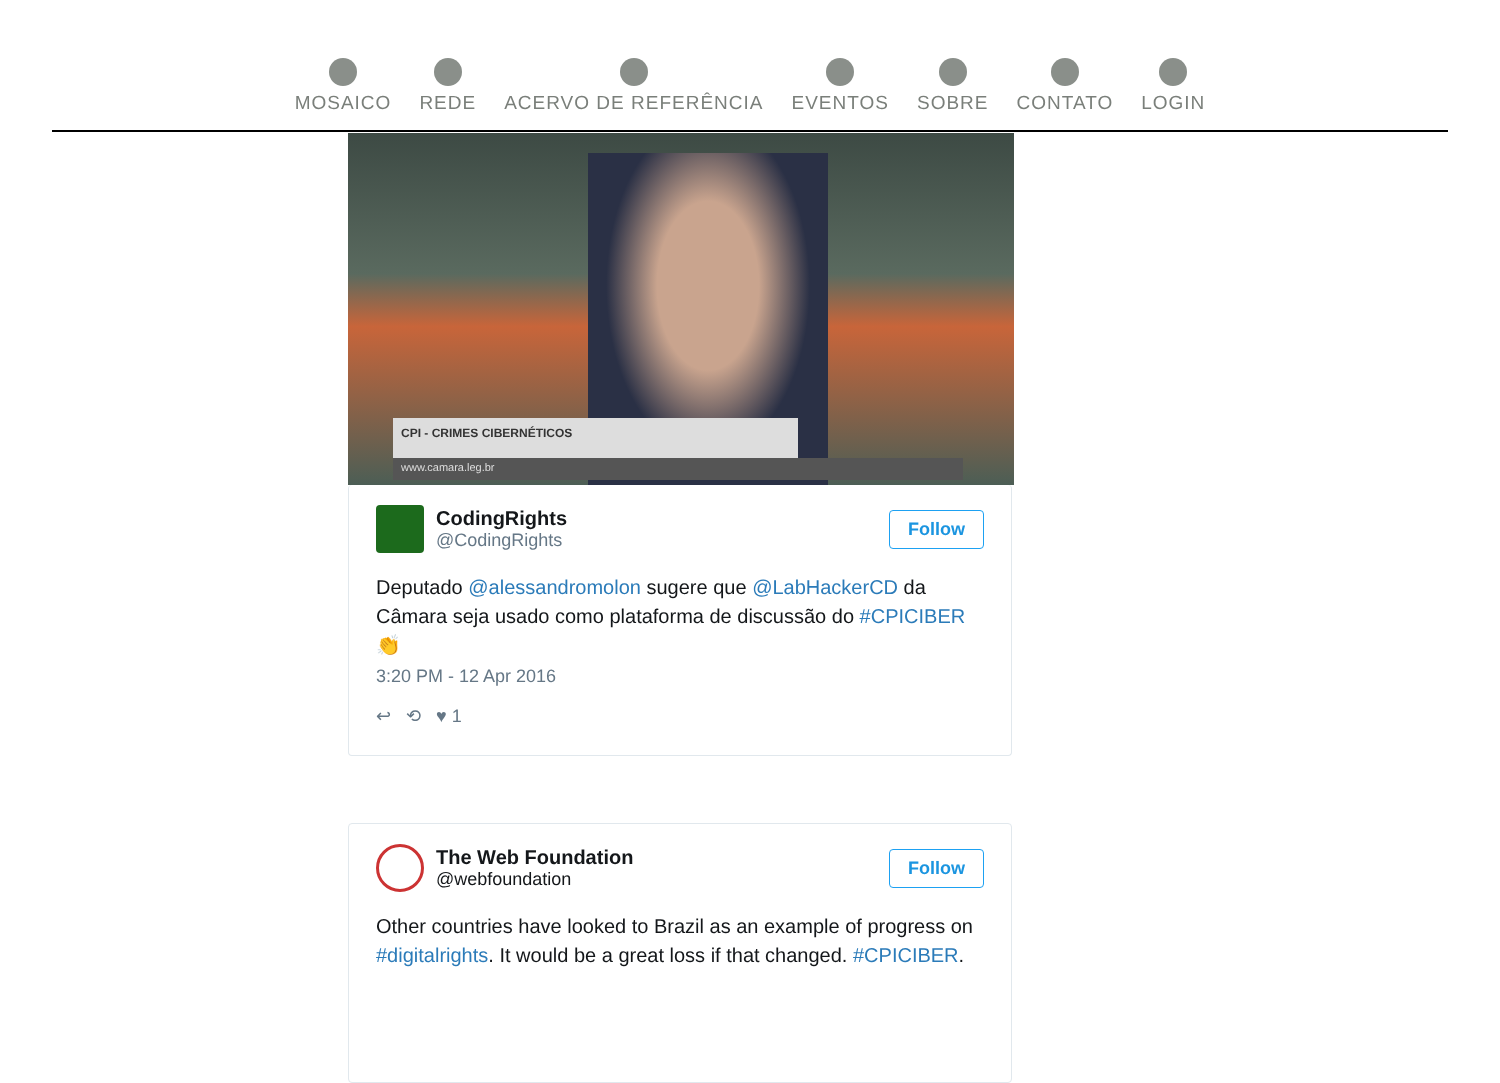MOSAICO REDE ACERVO DE REFERÊNCIA EVENTOS SOBRE CONTATO LOGIN
CPI - CRIMES CIBERNÉTICOS
www.camara.leg.br
CodingRights
@CodingRights
Follow
Deputado @alessandromolon sugere que @LabHackerCD da Câmara seja usado como plataforma de discussão do #CPICIBER 👏
3:20 PM - 12 Apr 2016
↩ ⟲ ♥ 1
The Web Foundation
@webfoundation
Follow
Other countries have looked to Brazil as an example of progress on #digitalrights. It would be a great loss if that changed. #CPICIBER.